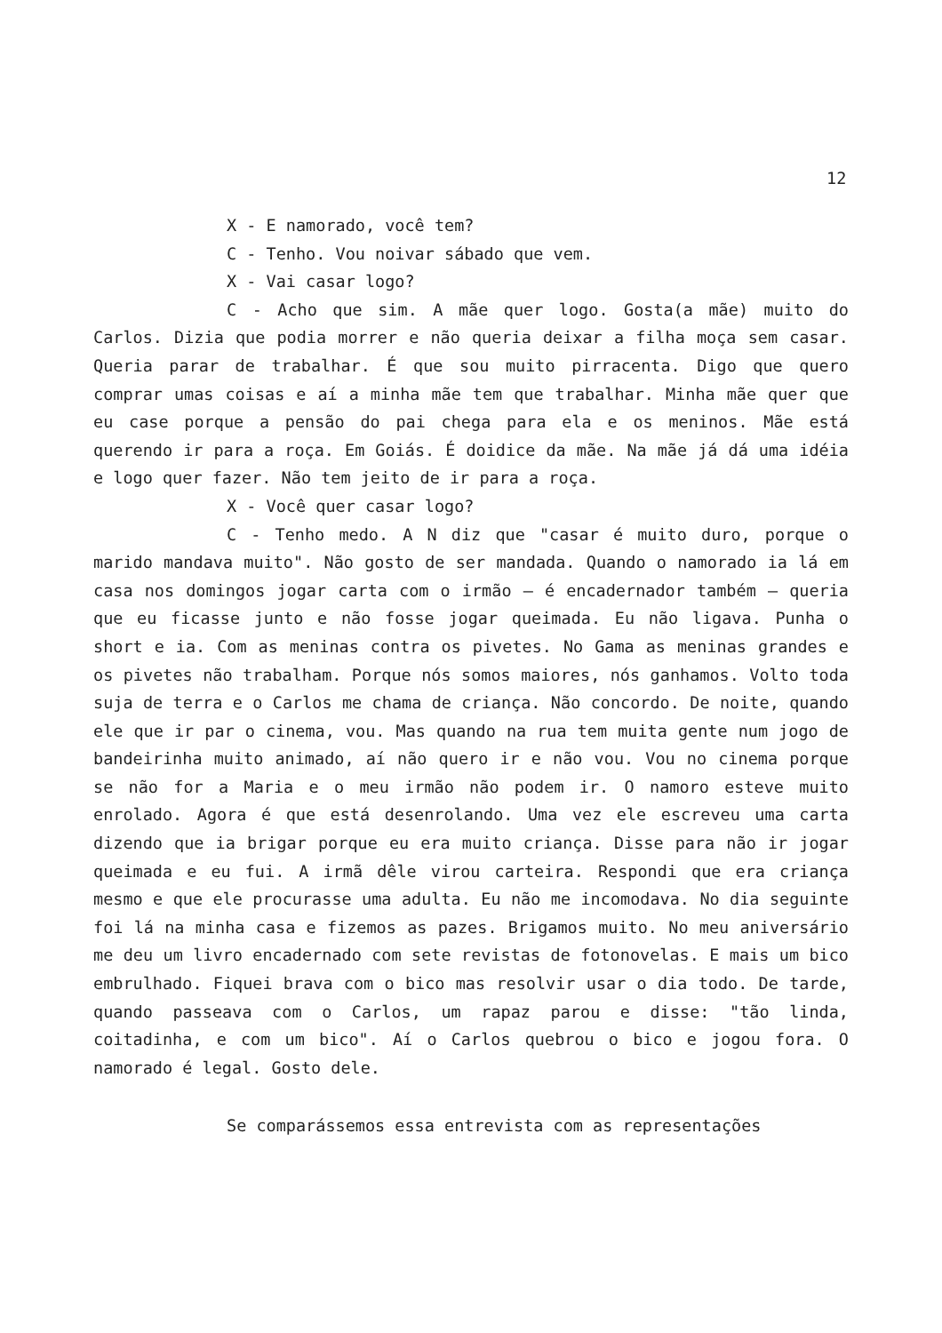12
X - E namorado, você tem?
C - Tenho. Vou noivar sábado que vem.
X - Vai casar logo?
C - Acho que sim. A mãe quer logo. Gosta(a mãe) muito do Carlos. Dizia que podia morrer e não queria deixar a filha moça sem casar. Queria parar de trabalhar. É que sou muito pirracenta. Digo que quero comprar umas coisas e aí a minha mãe tem que trabalhar. Minha mãe quer que eu case porque a pensão do pai chega para ela e os meninos. Mãe está querendo ir para a roça. Em Goiás. É doidice da mãe. Na mãe já dá uma idéia e logo quer fazer. Não tem jeito de ir para a roça.
X - Você quer casar logo?
C - Tenho medo. A N diz que "casar é muito duro, porque o marido mandava muito". Não gosto de ser mandada. Quando o namorado ia lá em casa nos domingos jogar carta com o irmão — é encadernador também — queria que eu ficasse junto e não fosse jogar queimada. Eu não ligava. Punha o short e ia. Com as meninas contra os pivetes. No Gama as meninas grandes e os pivetes não trabalham. Porque nós somos maiores, nós ganhamos. Volto toda suja de terra e o Carlos me chama de criança. Não concordo. De noite, quando ele que ir par o cinema, vou. Mas quando na rua tem muita gente num jogo de bandeirinha muito animado, aí não quero ir e não vou. Vou no cinema porque se não for a Maria e o meu irmão não podem ir. O namoro esteve muito enrolado. Agora é que está desenrolando. Uma vez ele escreveu uma carta dizendo que ia brigar porque eu era muito criança. Disse para não ir jogar queimada e eu fui. A irmã dêle virou carteira. Respondi que era criança mesmo e que ele procurasse uma adulta. Eu não me incomodava. No dia seguinte foi lá na minha casa e fizemos as pazes. Brigamos muito. No meu aniversário me deu um livro encadernado com sete revistas de fotonovelas. E mais um bico embrulhado. Fiquei brava com o bico mas resolvir usar o dia todo. De tarde, quando passeava com o Carlos, um rapaz parou e disse: "tão linda, coitadinha, e com um bico". Aí o Carlos quebrou o bico e jogou fora. O namorado é legal. Gosto dele.
Se comparássemos essa entrevista com as representações